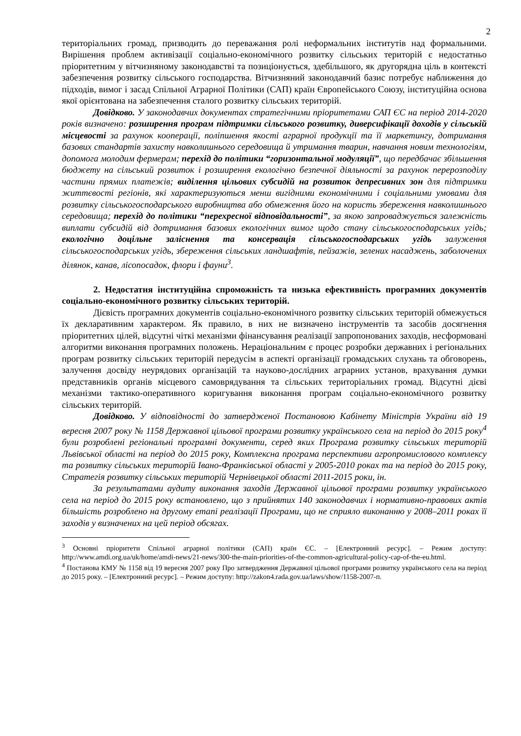2
територіальних громад, призводить до переважання ролі неформальних інститутів над формальними. Вирішення проблем активізації соціально-економічного розвитку сільських територій є недостатньо пріоритетним у вітчизняному законодавстві та позиціонується, здебільшого, як другорядна ціль в контексті забезпечення розвитку сільського господарства. Вітчизняний законодавчий базис потребує наближення до підходів, вимог і засад Спільної Аграрної Політики (САП) країн Європейського Союзу, інституційна основа якої орієнтована на забезпечення сталого розвитку сільських територій.
Довідково. У законодавчих документах стратегічними пріоритетами САП ЄС на період 2014-2020 років визначено: розширення програм підтримки сільського розвитку, диверсифікації доходів у сільській місцевості за рахунок кооперації, поліпшення якості аграрної продукції та її маркетингу, дотримання базових стандартів захисту навколишнього середовища й утримання тварин, навчання новим технологіям, допомога молодим фермерам; перехід до політики “горизонтальної модуляції”, що передбачає збільшення бюджету на сільський розвиток і розширення екологічно безпечної діяльності за рахунок перерозподілу частини прямих платежів; виділення цільових субсидій на розвиток депресивних зон для підтримки життєвості регіонів, які характеризуються менш вигідними економічними і соціальними умовами для розвитку сільськогосподарського виробництва або обмеження його на користь збереження навколишнього середовища; перехід до політики “перехресної відповідальності”, за якою запроваджується залежність виплати субсидій від дотримання базових екологічних вимог щодо стану сільськогосподарських угідь; екологічно доцільне заліснення та консервація сільськогосподарських угідь залуження сільськогосподарських угідь, збереження сільських ландшафтів, пейзажів, зелених насаджень, заболочених ділянок, канав, лісопосадок, флори і фауни<sup>3</sup>.
2. Недостатня інституційна спроможність та низька ефективність програмних документів соціально-економічного розвитку сільських територій.
Дієвість програмних документів соціально-економічного розвитку сільських територій обмежується їх декларативним характером. Як правило, в них не визначено інструментів та засобів досягнення пріоритетних цілей, відсутні чіткі механізми фінансування реалізації запропонованих заходів, несформовані алгоритми виконання програмних положень. Нераціональним є процес розробки державних і регіональних програм розвитку сільських територій передусім в аспекті організації громадських слухань та обговорень, залучення досвіду неурядових організацій та науково-дослідних аграрних установ, врахування думки представників органів місцевого самоврядування та сільських територіальних громад. Відсутні дієві механізми тактико-оперативного коригування виконання програм соціально-економічного розвитку сільських територій.
Довідково. У відповідності до затвердженої Постановою Кабінету Міністрів України від 19 вересня 2007 року № 1158 Державної цільової програми розвитку українського села на період до 2015 року<sup>4</sup> були розроблені регіональні програмні документи, серед яких Програма розвитку сільських територій Львівської області на період до 2015 року, Комплексна програма перспективи агропромислового комплексу та розвитку сільських територій Івано-Франківської області у 2005-2010 роках та на період до 2015 року, Стратегія розвитку сільських територій Чернівецької області 2011-2015 роки, ін.
За результатами аудиту виконання заходів Державної цільової програми розвитку українського села на період до 2015 року встановлено, що з прийнятих 140 законодавчих і нормативно-правових актів більшість розроблено на другому етапі реалізації Програми, що не сприяло виконанню у 2008–2011 роках її заходів у визначених на цей період обсягах.
<sup>3</sup> Основні пріоритети Спільної аграрної політики (САП) країн ЄС. – [Електронний ресурс]. – Режим доступу: http://www.amdi.org.ua/uk/home/amdi-news/21-news/300-the-main-priorities-of-the-common-agricultural-policy-cap-of-the-eu.html.
<sup>4</sup> Постанова КМУ № 1158 від 19 вересня 2007 року Про затвердження Державної цільової програми розвитку українського села на період до 2015 року. – [Електронний ресурс]. – Режим доступу: http://zakon4.rada.gov.ua/laws/show/1158-2007-п.